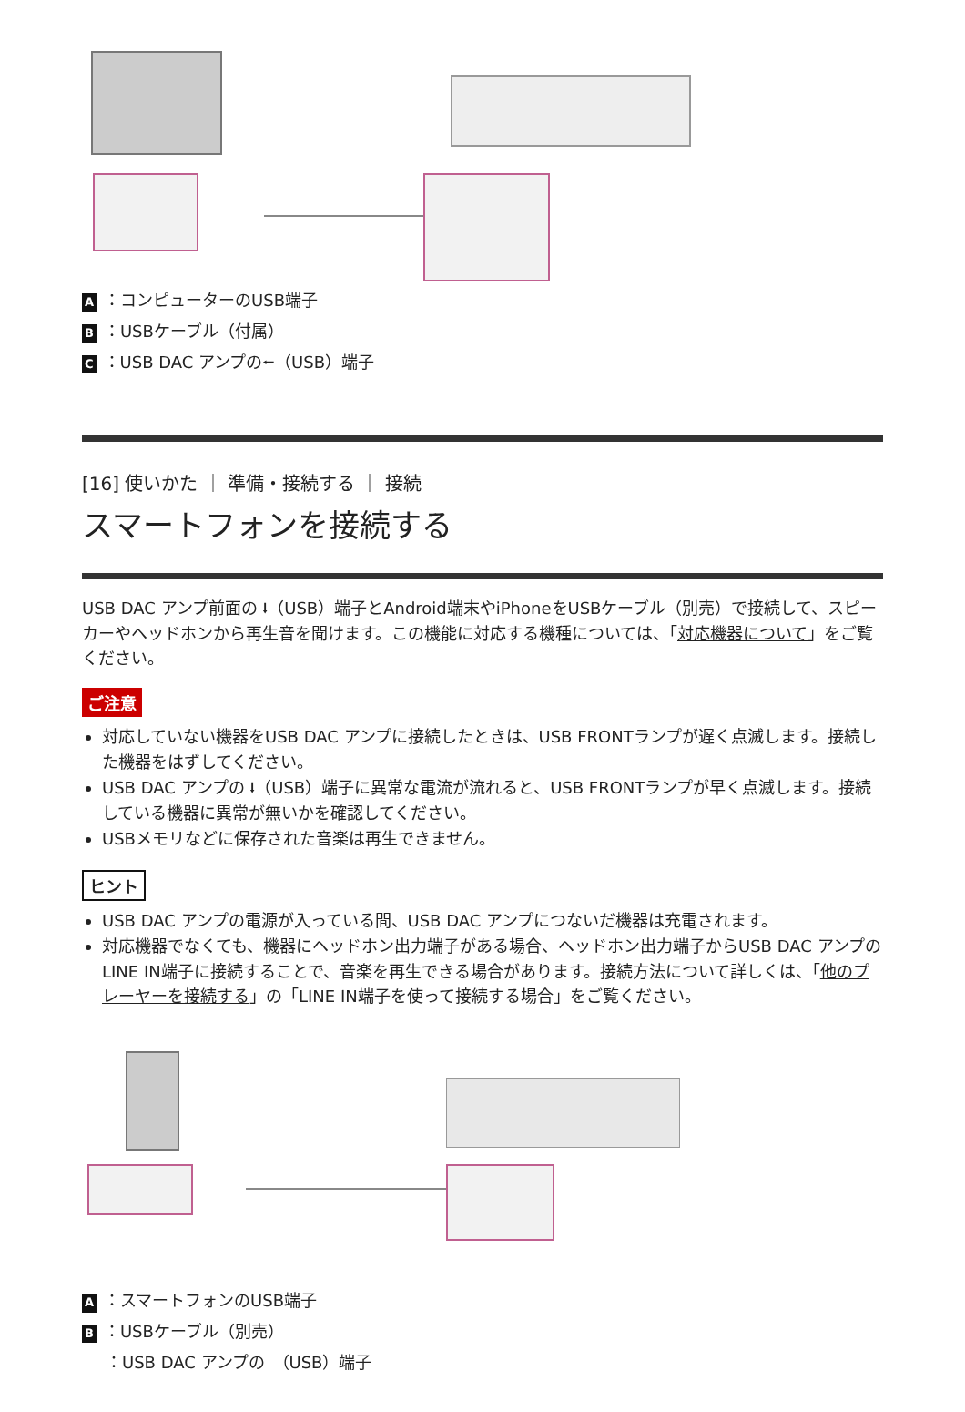A ：コンピューターのUSB端子
B ：USBケーブル（付属）
C ：USB DAC アンプの⭠（USB）端子
[16] 使いかた ｜ 準備・接続する ｜ 接続
スマートフォンを接続する
USB DAC アンプ前面の ⭣（USB）端子とAndroid端末やiPhoneをUSBケーブル（別売）で接続して、スピーカーやヘッドホンから再生音を聞けます。この機能に対応する機種については、「対応機器について」をご覧ください。
ご注意
対応していない機器をUSB DAC アンプに接続したときは、USB FRONTランプが遅く点滅します。接続した機器をはずしてください。
USB DAC アンプの ⭣（USB）端子に異常な電流が流れると、USB FRONTランプが早く点滅します。接続している機器に異常が無いかを確認してください。
USBメモリなどに保存された音楽は再生できません。
ヒント
USB DAC アンプの電源が入っている間、USB DAC アンプにつないだ機器は充電されます。
対応機器でなくても、機器にヘッドホン出力端子がある場合、ヘッドホン出力端子からUSB DAC アンプのLINE IN端子に接続することで、音楽を再生できる場合があります。接続方法について詳しくは、「他のプレーヤーを接続する」の「LINE IN端子を使って接続する場合」をご覧ください。
A ：スマートフォンのUSB端子
B ：USBケーブル（別売）
：USB DAC アンプの　（USB）端子